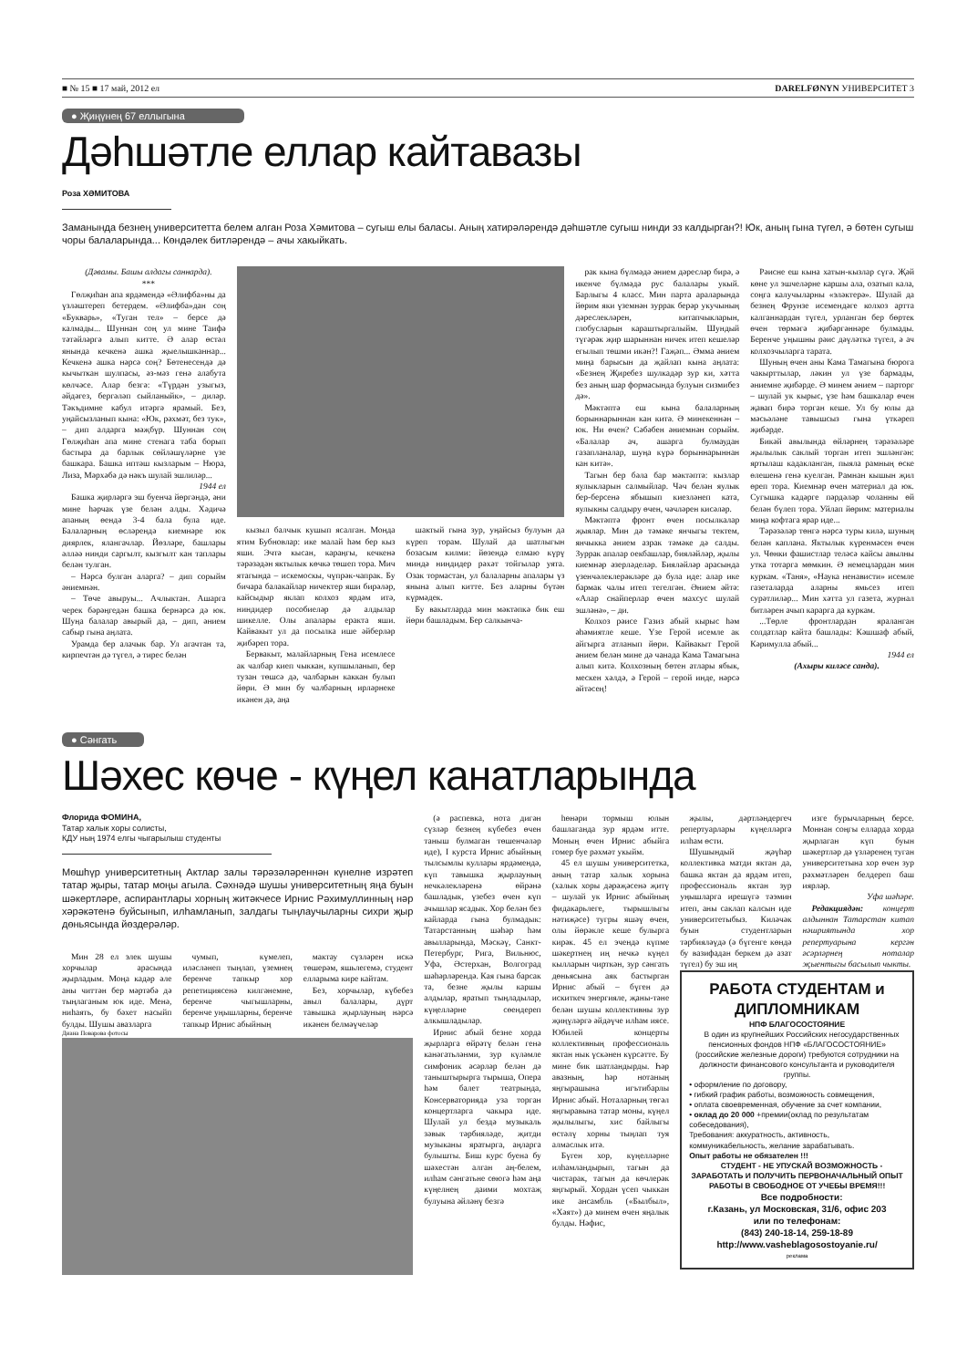■ № 15 ■ 17 май, 2012 ел DARELFØNYN УНИВЕРСИТЕТ 3
● Җиңүнең 67 еллыгына
Дәһшәтле еллар кайтавазы
Роза ХӘМИТОВА
Заманында безнең университетта белем алган Роза Хәмитова – сугыш елы баласы. Аның хатирәләрендә дәһшәтле сугыш нинди эз калдырган?! Юк, аның гына түгел, ә бөтен сугыш чоры балаларында... Көндәлек битләрендә – ачы хакыйкать.
(Дәвамы. Башы алдагы саннарда).
***
Гөлҗиһан апа ярдәмендә «Әлифба»ны да үзләштереп бетердем. «Әлифба»дан соң «Букварь», «Туган тел» – берсе дә калмады... Шуннан соң ул мине Таифә тәтәйләргә алып китте. Ә алар өстәл янында кечкенә ашка җыелышканнар... Кечкенә ашка нәрсә соң? Бөтенесендә дә кычыткан шулпасы, әз-мәз генә алабута көлчәсе. Алар безгә: «Түрдән узыгыз, әйдәгез, бергәләп сыйланыйк», – диләр. Тәкъдимне кабул итәргә ярамый. Без, уңайсызланып кына: «Юк, рәхмәт, без тук», – дип алдарга мәҗбүр. Шуннан соң Гөлҗиһан апа мине стенага таба борып бастыра да барлык сөйләшүләрне үзе башкара. Башка иптәш кызларым – Нюра, Лиза, Мәрхәбә дә нәкъ шулай эшлиләр...
1944 ел
Башка җирләргә эш буенча йөргәндә, әни мине һәрчак үзе белән алды. Хәдичә апаның өендә 3-4 бала була иде. Балаларның өсләрендә киемнәре юк диярлек, ялангачлар. Йөзләре, башлары әлләә нинди саргылт, кызгылт кан таплары белән тулган.
– Нәрсә булган аларга? – дип сорыйм әниемнән.
– Төче авыруы... Ачлыктан. Ашарга черек бәрәңгедән башка бернәрсә дә юк. Шуңа балалар авырый да, – дип, әнием сабыр гына аңлата.
Урамда бер алачык бар. Ул агачтан та, кирпечтән дә түгел, ә тирес белән
кызыл балчык кушып ясалган. Монда ятим Бубновлар: ике малай һәм бер кыз яши. Эчтә кысан, караңгы, кечкенә тәрәзәдән яктылык көчкә төшеп тора. Мич ятагында – искемоскы, чүпрәк-чапрак. Бу бичара балакайлар ничектер яши бирәләр, кайсыдыр яклап колхоз ярдәм итә, ниндидер пособиеләр дә алдылар шикелле. Олы апалары еракта яши. Кайвакыт ул да посылка ише әйберләр җибәреп тора.
Бервакыт, малайларның Гена исемлесе ак чалбар киеп чыккан, купшыланып, бер тузан төшсә дә, чалбарын каккан булып йөри. Ә мин бу чалбарның ирләрнеке икәнен дә, аңа
шактый гына зур, уңайсыз булуын да күреп торам. Шулай да шатлыгын бозасым килми: йөзендә елмаю күрү миндә ниндидер рәхәт тойгылар уята. Озак тормастан, ул балаларны апалары үз янына алып китте. Без аларны бүтән күрмәдек.
Бу вакытларда мин мәктәпкә бик еш йөри башладым. Бер салкынча-
рак кына бүлмәдә әнием дәресләр бирә, ә икенче бүлмәдә рус балалары укый. Барлыгы 4 класс. Мин парта араларында йөрим яки үземнән зуррак берәр укучының дәреслекләрен, китапчыкларын, глобусларын караштыргалыйм. Шундый түгәрәк җир шарыннан ничек итеп кешеләр егылып төшми икән?! Гаҗәп... Әмма әнием миңа барысын да җайлап кына аңлата: «Безнең Җиребез шулкадәр зур ки, хәтта без аның шар формасында булуын сизмибез дә».
Мәктәптә еш кына балаларның борыннарыннан кан китә. Ә минекеннән – юк. Ни өчен? Сәбәбен әниемнән сорыйм. «Балалар ач, ашарга булмаудан газапланалар, шуңа күрә борыннарыннан кан китә».
Тагын бер бәла бар мәктәптә: кызлар яулыкларын салмыйлар. Чәч белән яулык бер-берсенә ябышып киезләнеп ката, яулыкны салдыру өчен, чәчләрен кисәләр.
Мәктәптә фронт өчен посылкалар җыялар. Мин дә тәмәке янчыгы тектем, янчыкка әнием азрак тәмәке дә салды. Зуррак апалар оекбашлар, бияләйләр, җылы киемнәр әзерләделәр. Бияләйләр арасында үзенчәлеклерәкләре дә була иде: алар ике бармак чалы итеп тегелгән. Әнием әйтә: «Алар снайперлар өчен махсус шулай эшләнә», – ди.
Колхоз рәисе Газиз абый кырыс һәм әһәмиятле кеше. Үзе Герой исемле ак айгырга атланып йөри. Кайвакыт Герой әнием белән мине дә чанада Кама Тамагына алып китә. Колхозның бөтен атлары ябык, мескен хәлдә, ә Герой – герой инде, нәрсә әйтәсең!
Рәисне еш кына хатын-кызлар сүгә. Җәй көне ул эшчеләрне каршы ала, озатып кала, соңга калучыларны «эләктерә». Шулай да безнең Фрунзе исемендәге колхоз артта калганнардан түгел, урланган бер бөртек өчен төрмәгә җибәргәннәре булмады. Беренче уңышны рәис дәүләткә түгел, ә ач колхозчыларга тарата.
Шуның өчен аны Кама Тамагына бюрога чакырттылар, ләкин ул үзе бармады, әниемне җибәрде. Ә минем әнием – парторг – шулай ук кырыс, үзе һәм башкалар өчен җавап бирә торган кеше. Ул бу юлы да мәсьәләне тавышсыз гына үткәреп җибәрде.
Бикәй авылында өйләрнең тәрәзәләре җылылык саклый торган итеп эшләнгән: яртылаш кадакланган, пыяла рамның өске өлешенә генә куелган. Рамнан кышын җил өреп тора. Киемнәр өчен материал да юк. Сугышка кадәрге пәрдәләр чоланны өй белән бүлеп тора. Уйлап йөрим: материалы миңа кофтага ярар иде...
Тәрәзәләр төнгә нәрсә туры килә, шуның белән каплана. Яктылык күренмәсен өчен ул. Чөнки фашистлар теләсә кайсы авылны утка тотарга мөмкин. Ә немецлардан мин куркам. «Таня», «Наука ненависти» исемле газеталарда аларны ямьсез итеп сурәтлиләр... Мин хәтта ул газета, журнал битләрен ачып карарга да куркам.
...Төрле фронтлардан яраланган солдатлар кайта башлады: Кәшшаф абый, Кәримулла абый...
1944 ел
(Ахыры киләсе санда).
● Сәнгать
Шәхес көче - күңел канатларында
Флорида ФОМИНА,
Татар халык хоры солисты,
КДУ ның 1974 елгы чыгарылыш студенты
Мөшһүр университетның Актлар залы тәрәзәләреннән күнелне изрәтеп татар җыры, татар моңы агыла. Сәхнәдә шушы университетның яңа буын шәкертләре, аспирантлары хорның житәкчесе Ирнис Рәхимуллинның нәр хәрәкәтенә буйсынып, илһамланып, залдагы тыңлаучыларны сихри җыр дөньясында йөздерәләр.
Мин 28 ел элек шушы хорчылар арасында җырладым. Моңа кадәр әле аны читтән бер мәртәбә дә тыңлаганым юк иде. Менә, ниһаять, бу бәхет насыйп булды. Шушы авазларга
чумып, күмелеп, иләсләнеп тыңлап, үземнең беренче тапкыр хор репетициясенә килгәнемне, беренче чыгышларны, беренче уңышларны, беренче тапкыр Ирнис абыйның
мактау сүзләрен искә төшерәм, яшьлегемә, студент елларыма кире кайтам.
Без, хорчылар, күбебез авыл балалары, дүрт тавышка җырлауның нәрсә икәнен белмәүчеләр
Диана Поварова фотосы
(ә распевка, нота дигән сүзләр безнең күбебез өчен таныш булмаган төшенчәләр иде), I курста Ирнис абыйның тылсымлы куллары ярдәмендә, күп тавышка җырлауның нечкәлекләренә өйрәнә башладык, үзебез өчен күп ачышлар ясадык. Хор белән без кайларда гына булмадык: Татарстанның шәһәр һәм авылларында, Мәскәү, Санкт-Петербург, Рига, Вильнюс, Уфа, Әстерхан, Волгоград шәһәрләрендә. Кая гына барсак та, безне җылы каршы алдылар, яратып тыңладылар, күңелләрне сөендереп алкышладылар.
Ирнис абый безне хорда җырларга өйрәтү белән генә канәгатьләнми, зур күләмле симфоник әсәрләр белән дә таныштырырга тырыша, Опера һәм балет театрында, Консерваториядә уза торган концертларга чакыра иде. Шулай ул бездә музыкаль зәвык тәрбияләде, җитди музыканы яратырга, аңларга булышты. Биш курс буена бу шәхестән алган аң-белем, илһам сәнгатьне сөюгә һәм аңа күңелнең даими мохтаҗ булуына әйләнү безгә
һөнәри тормыш юлын башлаганда зур ярдәм итте. Моның өчен Ирнис абыйга гомер буе рәхмәт укыйм.
45 ел шушы университетка, аның татар халык хорына (халык хоры дәрәҗәсенә җитү – шулай ук Ирнис абыйның фидакарьлеге, тырышлыгы нәтиҗәсе) тугры яшәү өчен, олы йөрәкле кеше булырга кирәк. 45 ел эчендә күпме шәкертнең иң нечкә күңел кылларын чирткән, зур сәнгать дөньясына аяк бастырган Ирнис абый – бүген дә искиткеч энергияле, җаны-тәне белән шушы коллективны зур җиңүләргә әйдәүче илһам иясе. Юбилей концерты коллективның профессиональ яктан нык үскәнен күрсәтте. Бу мине бик шатландырды. Һәр авазның, һәр нотаның яңгырашына игътибарлы Ирнис абый. Ноталарның төгәл яңгыравына татар моны, күңел җылылыгы, хис байлыгы өстәлү хорны тыңлап туя алмаслык итә.
Бүген хор, күңелләрне илһамландырып, тагын да чистарак, тагын да көчлерәк яңгырый. Хордан үсеп чыккан ике ансамбль («Былбыл», «Хәят») дә минем өчен яңалык булды. Нәфис,
җылы, дәртләндергеч репертуарлары күңелләргә илһам өсти.
Шушындый җәүһәр коллективка матди яктан да, башка яктан да ярдәм итеп, профессиональ яктан зур уңышларга ирешүгә тәэмин итеп, аны саклап калсын иде университетыбыз. Киләчәк буын студентларын тәрбияләүдә (ә бүгенге көндә бу вазифадан беркем дә азат түгел) бу эш иң
изге бурычларның берсе. Моннан соңгы елларда хорда җырлаган күп буын шәкертләр дә үзләренең туган университетына хор өчен зур рәхмәтләрен белдереп баш иярләр.
Уфа шәһәре.
Редакциядән: концерт алдыннан Татарстан китап нәшриятында хор репертуарына кергән әсәрләрнең ноталар җыентыгы басылып чыкты.
РАБОТА СТУДЕНТАМ и ДИПЛОМНИКАМ
НПФ БЛАГОСОСТОЯНИЕ
В один из крупнейших Российских негосударственных пенсионных фондов НПФ «БЛАГОСОСТОЯНИЕ» (российские железные дороги) требуются сотрудники на должности финансового консультанта и руководителя группы.
• оформление по договору,
• гибкий график работы, возможность совмещения,
• оплата своевременная, обучение за счет компании,
• оклад до 20 000 +премии(оклад по результатам собеседования),
Требования: аккуратность, активность, коммуникабельность, желание зарабатывать.
Опыт работы не обязателен !!!
СТУДЕНТ - НЕ УПУСКАЙ ВОЗМОЖНОСТЬ - ЗАРАБОТАТЬ И ПОЛУЧИТЬ ПЕРВОНАЧАЛЬНЫЙ ОПЫТ РАБОТЫ В СВОБОДНОЕ ОТ УЧЕБЫ ВРЕМЯ!!!
Все подробности:
г.Казань, ул Московская, 31/6, офис 203
или по телефонам:
(843) 240-18-14, 259-18-89
http://www.vasheblagosostoyanie.ru/
реклама